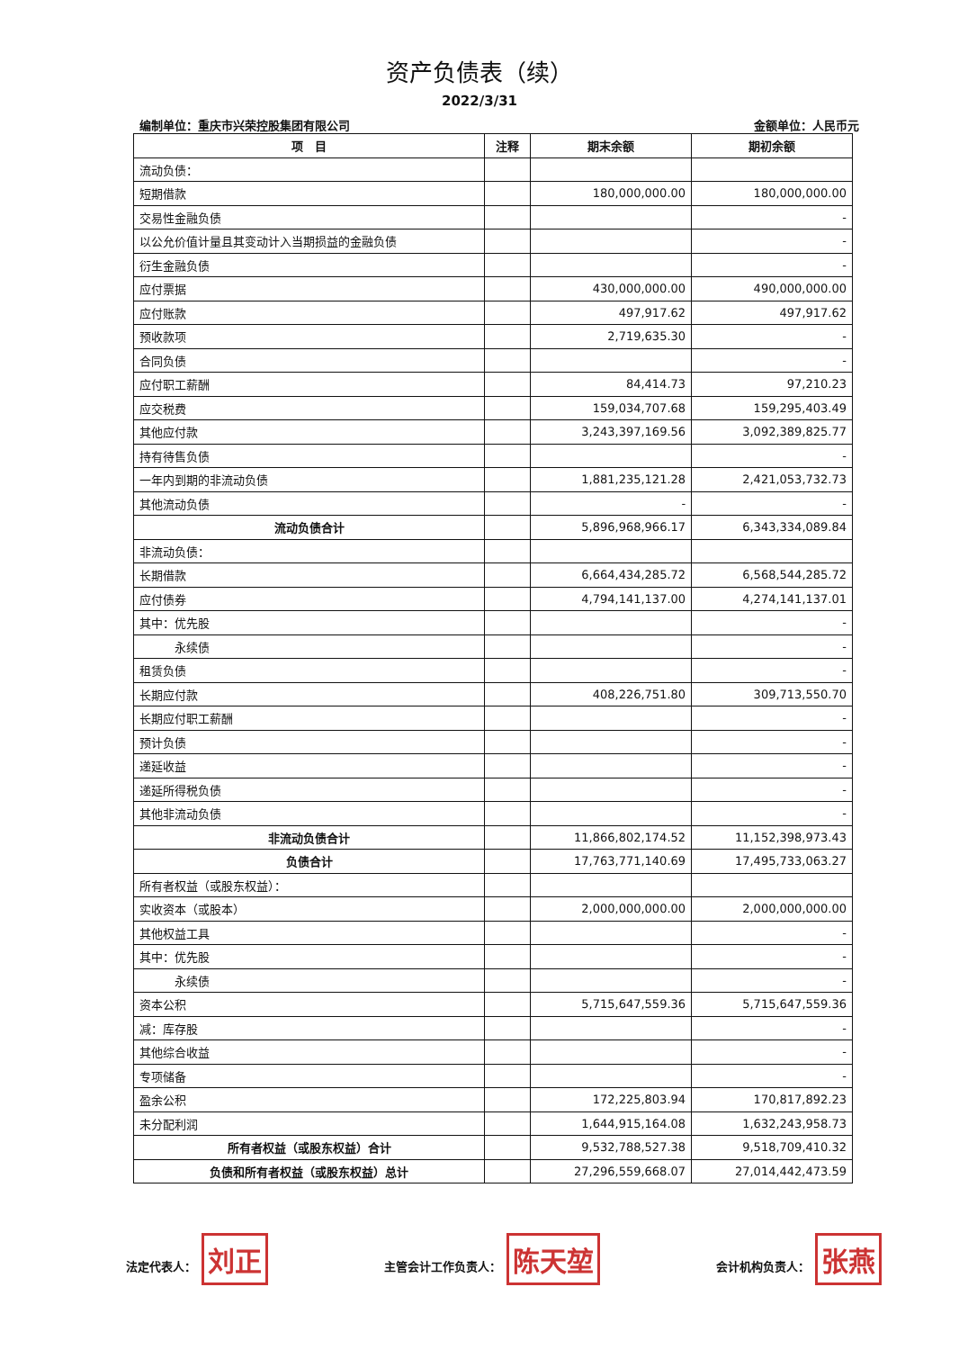资产负债表（续）
2022/3/31
编制单位：重庆市兴荣控股集团有限公司 金额单位：人民币元
| 项 目 | 注释 | 期末余额 | 期初余额 |
| --- | --- | --- | --- |
| 流动负债： | | | |
| 短期借款 | | 180,000,000.00 | 180,000,000.00 |
| 交易性金融负债 | | | - |
| 以公允价值计量且其变动计入当期损益的金融负债 | | | - |
| 衍生金融负债 | | | - |
| 应付票据 | | 430,000,000.00 | 490,000,000.00 |
| 应付账款 | | 497,917.62 | 497,917.62 |
| 预收款项 | | 2,719,635.30 | - |
| 合同负债 | | | - |
| 应付职工薪酬 | | 84,414.73 | 97,210.23 |
| 应交税费 | | 159,034,707.68 | 159,295,403.49 |
| 其他应付款 | | 3,243,397,169.56 | 3,092,389,825.77 |
| 持有待售负债 | | | - |
| 一年内到期的非流动负债 | | 1,881,235,121.28 | 2,421,053,732.73 |
| 其他流动负债 | | - | - |
| 流动负债合计 | | 5,896,968,966.17 | 6,343,334,089.84 |
| 非流动负债： | | | |
| 长期借款 | | 6,664,434,285.72 | 6,568,544,285.72 |
| 应付债券 | | 4,794,141,137.00 | 4,274,141,137.01 |
| 其中：优先股 | | | - |
| 永续债 | | | - |
| 租赁负债 | | | - |
| 长期应付款 | | 408,226,751.80 | 309,713,550.70 |
| 长期应付职工薪酬 | | | - |
| 预计负债 | | | - |
| 递延收益 | | | - |
| 递延所得税负债 | | | - |
| 其他非流动负债 | | | - |
| 非流动负债合计 | | 11,866,802,174.52 | 11,152,398,973.43 |
| 负债合计 | | 17,763,771,140.69 | 17,495,733,063.27 |
| 所有者权益（或股东权益）： | | | |
| 实收资本（或股本） | | 2,000,000,000.00 | 2,000,000,000.00 |
| 其他权益工具 | | | - |
| 其中：优先股 | | | - |
| 永续债 | | | - |
| 资本公积 | | 5,715,647,559.36 | 5,715,647,559.36 |
| 减：库存股 | | | - |
| 其他综合收益 | | | - |
| 专项储备 | | | - |
| 盈余公积 | | 172,225,803.94 | 170,817,892.23 |
| 未分配利润 | | 1,644,915,164.08 | 1,632,243,958.73 |
| 所有者权益（或股东权益）合计 | | 9,532,788,527.38 | 9,518,709,410.32 |
| 负债和所有者权益（或股东权益）总计 | | 27,296,559,668.07 | 27,014,442,473.59 |
法定代表人： 刘正 主管会计工作负责人： 陈天堃 会计机构负责人： 张燕